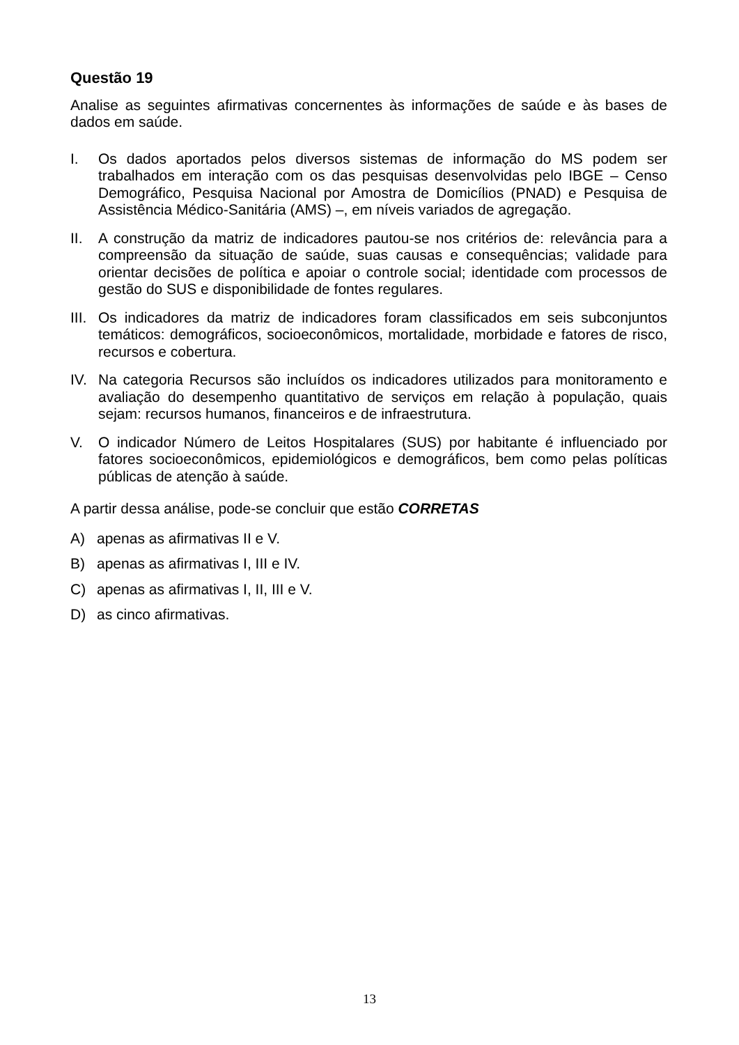Questão 19
Analise as seguintes afirmativas concernentes às informações de saúde e às bases de dados em saúde.
I. Os dados aportados pelos diversos sistemas de informação do MS podem ser trabalhados em interação com os das pesquisas desenvolvidas pelo IBGE – Censo Demográfico, Pesquisa Nacional por Amostra de Domicílios (PNAD) e Pesquisa de Assistência Médico-Sanitária (AMS) –, em níveis variados de agregação.
II. A construção da matriz de indicadores pautou-se nos critérios de: relevância para a compreensão da situação de saúde, suas causas e consequências; validade para orientar decisões de política e apoiar o controle social; identidade com processos de gestão do SUS e disponibilidade de fontes regulares.
III.
Os indicadores da matriz de indicadores foram classificados em seis subconjuntos temáticos: demográficos, socioeconômicos, mortalidade, morbidade e fatores de risco, recursos e cobertura.
IV. Na categoria Recursos são incluídos os indicadores utilizados para monitoramento e avaliação do desempenho quantitativo de serviços em relação à população, quais sejam: recursos humanos, financeiros e de infraestrutura.
V. O indicador Número de Leitos Hospitalares (SUS) por habitante é influenciado por fatores socioeconômicos, epidemiológicos e demográficos, bem como pelas políticas públicas de atenção à saúde.
A partir dessa análise, pode-se concluir que estão CORRETAS
A) apenas as afirmativas II e V.
B) apenas as afirmativas I, III e IV.
C) apenas as afirmativas I, II, III e V.
D) as cinco afirmativas.
13